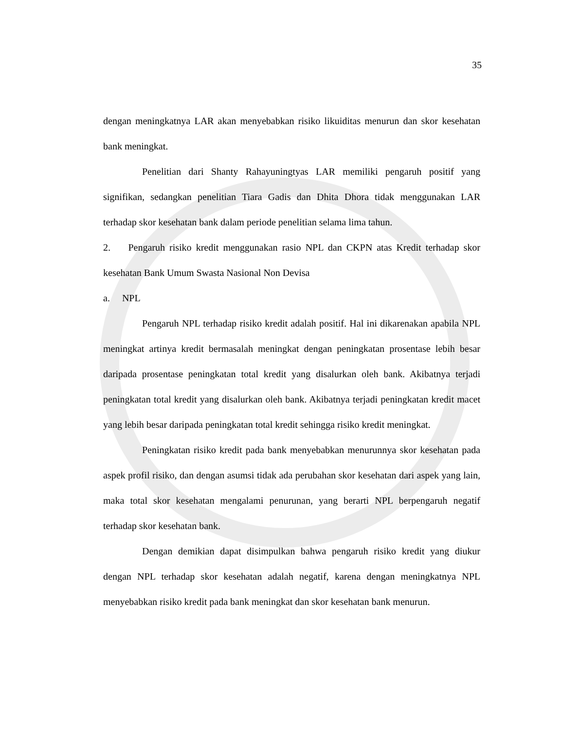35
dengan meningkatnya LAR akan menyebabkan risiko likuiditas menurun dan skor kesehatan bank meningkat.
Penelitian dari Shanty Rahayuningtyas LAR memiliki pengaruh positif yang signifikan, sedangkan penelitian Tiara Gadis dan Dhita Dhora tidak menggunakan LAR terhadap skor kesehatan bank dalam periode penelitian selama lima tahun.
2. Pengaruh risiko kredit menggunakan rasio NPL dan CKPN atas Kredit terhadap skor kesehatan Bank Umum Swasta Nasional Non Devisa
a. NPL
Pengaruh NPL terhadap risiko kredit adalah positif. Hal ini dikarenakan apabila NPL meningkat artinya kredit bermasalah meningkat dengan peningkatan prosentase lebih besar daripada prosentase peningkatan total kredit yang disalurkan oleh bank. Akibatnya terjadi peningkatan total kredit yang disalurkan oleh bank. Akibatnya terjadi peningkatan kredit macet yang lebih besar daripada peningkatan total kredit sehingga risiko kredit meningkat.
Peningkatan risiko kredit pada bank menyebabkan menurunnya skor kesehatan pada aspek profil risiko, dan dengan asumsi tidak ada perubahan skor kesehatan dari aspek yang lain, maka total skor kesehatan mengalami penurunan, yang berarti NPL berpengaruh negatif terhadap skor kesehatan bank.
Dengan demikian dapat disimpulkan bahwa pengaruh risiko kredit yang diukur dengan NPL terhadap skor kesehatan adalah negatif, karena dengan meningkatnya NPL menyebabkan risiko kredit pada bank meningkat dan skor kesehatan bank menurun.